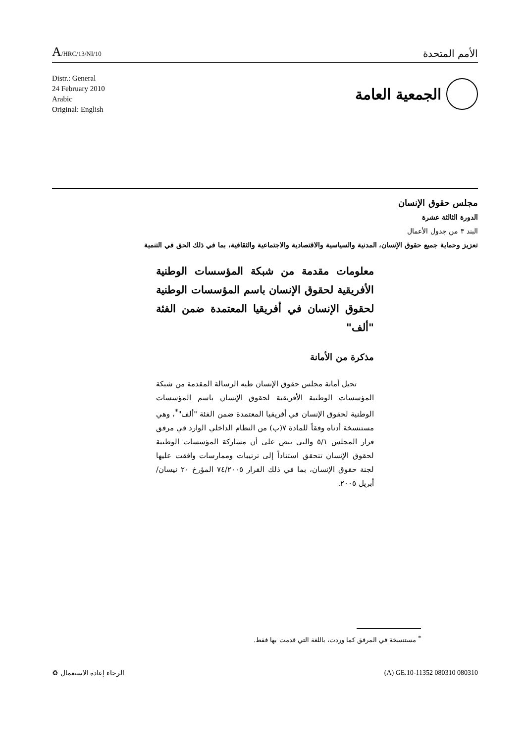A/HRC/13/NI/10
الأمم المتحدة
Distr.: General
24 February 2010
Arabic
Original: English
الجمعية العامة
مجلس حقوق الإنسان
الدورة الثالثة عشرة
البند ٣ من جدول الأعمال
تعزيز وحماية جميع حقوق الإنسان، المدنية والسياسية والاقتصادية والاجتماعية والثقافية، بما في ذلك الحق في التنمية
معلومات مقدمة من شبكة المؤسسات الوطنية الأفريقية لحقوق الإنسان باسم المؤسسات الوطنية لحقوق الإنسان في أفريقيا المعتمدة ضمن الفئة "ألف"
مذكرة من الأمانة
تحيل أمانة مجلس حقوق الإنسان طيه الرسالة المقدمة من شبكة المؤسسات الوطنية الأفريقية لحقوق الإنسان باسم المؤسسات الوطنية لحقوق الإنسان في أفريقيا المعتمدة ضمن الفئة "ألف"<sup>*</sup>، وهي مستنسخة أدناه وفقاً للمادة ٧(ب) من النظام الداخلي الوارد في مرفق قرار المجلس ٥/١ والتي تنص على أن مشاركة المؤسسات الوطنية لحقوق الإنسان تتحقق استناداً إلى ترتيبات وممارسات وافقت عليها لجنة حقوق الإنسان، بما في ذلك القرار ٧٤/٢٠٠٥ المؤرخ ٢٠ نيسان/أبريل ٢٠٠٥.
<sup>*</sup> مستنسخة في المرفق كما وردت، باللغة التي قدمت بها فقط.
الرجاء إعادة الاستعمال ♻ (A) GE.10-11352 080310 080310